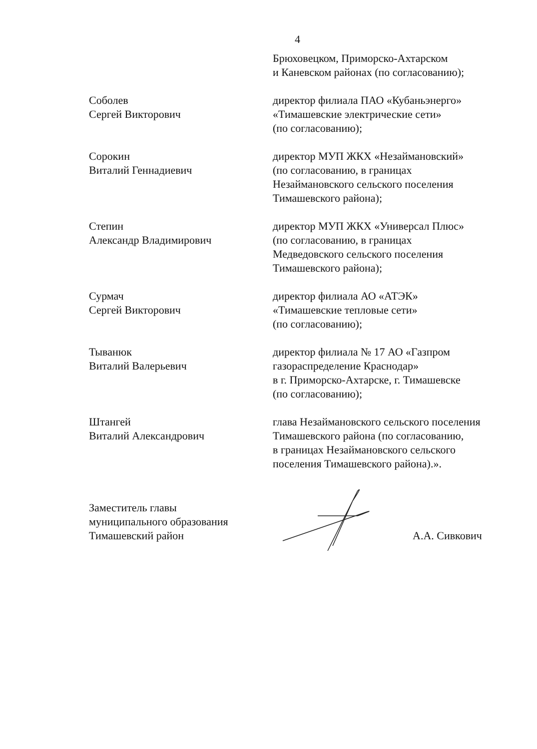4
Брюховецком, Приморско-Ахтарском
и Каневском районах (по согласованию);
Соболев
Сергей Викторович
директор филиала ПАО «Кубаньэнерго»
«Тимашевские электрические сети»
(по согласованию);
Сорокин
Виталий Геннадиевич
директор МУП ЖКХ «Незаймановский»
(по согласованию, в границах
Незаймановского сельского поселения
Тимашевского района);
Степин
Александр Владимирович
директор МУП ЖКХ «Универсал Плюс»
(по согласованию, в границах
Медведовского сельского поселения
Тимашевского района);
Сурмач
Сергей Викторович
директор филиала АО «АТЭК»
«Тимашевские тепловые сети»
(по согласованию);
Тыванюк
Виталий Валерьевич
директор филиала № 17 АО «Газпром
газораспределение Краснодар»
в г. Приморско-Ахтарске, г. Тимашевске
(по согласованию);
Штангей
Виталий Александрович
глава Незаймановского сельского поселения
Тимашевского района (по согласованию,
в границах Незаймановского сельского
поселения Тимашевского района).».
Заместитель главы
муниципального образования
Тимашевский район
А.А. Сивкович